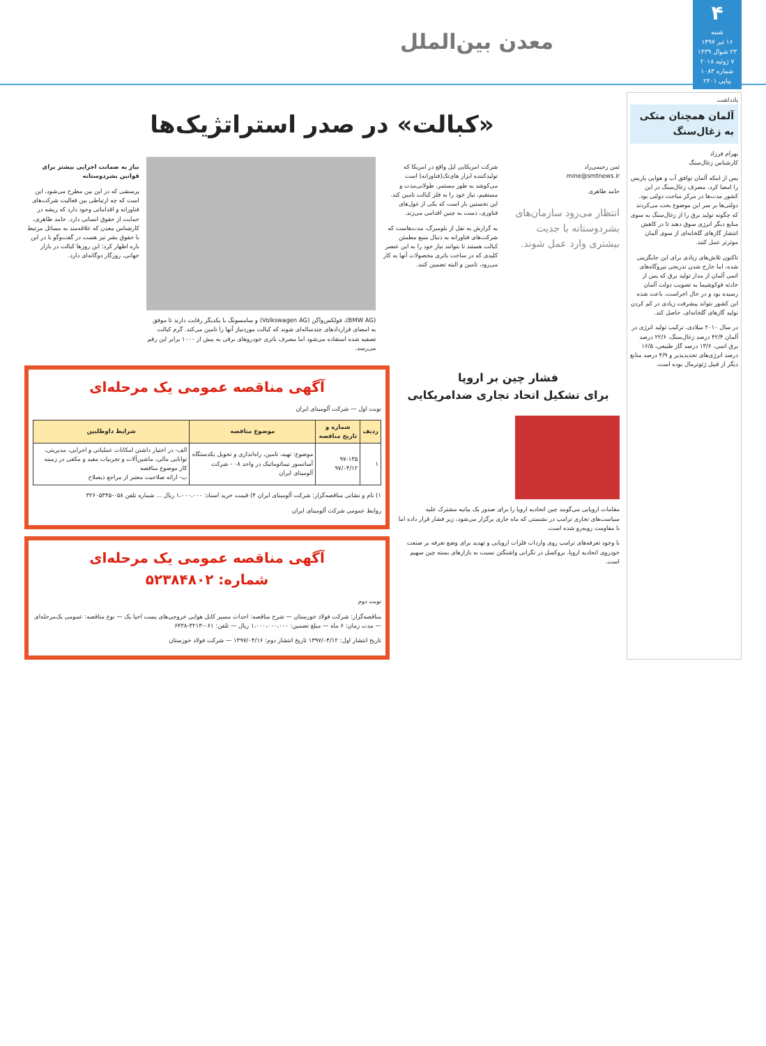۴
شنبه
۱۶ تیر ۱۳۹۷
۲۳ شوال ۱۴۳۹
۷ ژوئیه ۲۰۱۸
شماره ۱۰۸۳
پیاپی ۲۴۰۱
معدن بین‌الملل
یادداشت
آلمان همچنان متکی به زغال‌سنگ
بهرام فرزاد
کارشناس زغال‌سنگ
پس از اینکه آلمان توافق آب و هوایی پاریس را امضا کرد، مصرف زغال‌سنگ در این کشور مدت‌ها در مرکز مباحث دولتی بود. دولتی‌ها بر سر این موضوع بحث می‌کردند که چگونه تولید برق را از زغال‌سنگ به سوی منابع دیگر انرژی سوق دهند تا در کاهش انتشار گازهای گلخانه‌ای از سوی آلمان موثرتر عمل کنند.
تاکنون تلاش‌های زیادی برای این جایگزینی شده، اما خارج شدن تدریجی نیروگاه‌های اتمی آلمان از مدار تولید برق که پس از حادثه فوکوشیما به تصویب دولت آلمان رسیده بود و در حال اجراست، باعث شده این کشور نتواند پیشرفت زیادی در کم کردن تولید گازهای گلخانه‌ای، حاصل کند.
در سال ۲۰۱۰ میلادی، ترکیب تولید انرژی در آلمان ۴۲/۴ درصد زغال‌سنگ، ۲۲/۶ درصد برق اتمی، ۱۳/۶ درصد گاز طبیعی، ۱۶/۵ درصد انرژی‌های تجدیدپذیر و ۴/۹ درصد منابع دیگر از قبیل ژئوترمال بوده است.
«کبالت» در صدر استراتژیک‌ها
ثمن رحیمی‌راد
mine@smtnews.ir
حامد طاهری
انتظار می‌رود سازمان‌های بشردوستانه با جدیت بیشتری وارد عمل شوند.
شرکت امریکایی اپل واقع در امریکا که تولیدکننده ابزار های‌تک(فناورانه) است می‌کوشد به طور مستمر، طولانی‌مدت و مستقیم، نیاز خود را به فلز کبالت تامین کند. این نخستین بار است که یکی از غول‌های فناوری، دست به چنین اقدامی می‌زند.
به گزارش به نقل از بلومبرگ، مدت‌هاست که شرکت‌های فناورانه به دنبال منبع مطمئن کبالت هستند تا بتوانند نیاز خود را به این عنصر کلیدی که در ساخت باتری محصولات آنها به کار می‌رود، تامین و البته تضمین کنند.
(BMW AG)، فولکس‌واگن (Volkswagen AG) و سامسونگ با یکدیگر رقابت دارند تا موفق به امضای قراردادهای چندساله‌ای شوند که کبالت موردنیاز آنها را تامین می‌کند. گرم کبالت تصفیه شده استفاده می‌شود اما مصرف باتری خودروهای برقی به بیش از ۱۰۰۰ برابر این رقم می‌رسد.
نیاز به ضمانت اجرایی بیشتر برای قوانین بشردوستانه
پرسشی که در این بین مطرح می‌شود، این است که چه ارتباطی بین فعالیت شرکت‌های فناورانه و اقداماتی وجود دارد که ریشه در حمایت از حقوق انسانی دارد. حامد طاهری، کارشناس معدن که علاقه‌مند به مسائل مرتبط با حقوق بشر نیز هست در گفت‌وگو با در این باره اظهار کرد: این روزها کبالت در بازار جهانی، روزگار دوگانه‌ای دارد.
فشار چین بر اروپا
برای تشکیل اتحاد تجاری ضدامریکایی
مقامات اروپایی می‌گویند چین اتحادیه اروپا را برای صدور یک بیانیه مشترک علیه سیاست‌های تجاری ترامپ در نشستی که ماه جاری برگزار می‌شود، زیر فشار قرار داده اما با مقاومت روبه‌رو شده است.
با وجود تعرفه‌های ترامپ روی واردات فلزات اروپایی و تهدید برای وضع تعرفه بر صنعت خودروی اتحادیه اروپا، بروکسل در نگرانی واشنگتن نسبت به بازارهای بسته چین سهیم است.
آگهی مناقصه عمومی یک مرحله‌ای
نوبت اول — شرکت آلومینای ایران
| ردیف | شماره و تاریخ مناقصه | موضوع مناقصه | شرایط داوطلبین |
| --- | --- | --- | --- |
| ۱ | ۹۷-۱۳۵ ۹۷/۰۴/۱۲ | موضوع: تهیه، تامین، راه‌اندازی و تحویل یکدستگاه آسانسور نیماتوماتیک در واحد ۰۸ - شرکت آلومینای ایران | الف- در اختیار داشتن امکانات عملیاتی و اجرایی، مدیریتی، توانایی مالی، ماشین‌آلات و تجربیات مفید و مکفی در زمینه کار موضوع مناقصه ب- ارائه صلاحیت معتبر از مراجع ذیصلاح |
۱) نام و نشانی مناقصه‌گزار: شرکت آلومینای ایران ۴) قیمت خرید اسناد: ۱،۰۰۰،۰۰۰ ریال ... شماره تلفن ۰۵۸-۳۲۶۰۵۳۴۵
روابط عمومی شرکت آلومینای ایران
آگهی مناقصه عمومی یک مرحله‌ای
شماره: ۵۲۳۸۴۸۰۲
نوبت دوم
مناقصه‌گزار: شرکت فولاد خوزستان — شرح مناقصه: احداث مسیر کابل هوایی خروجی‌های پست احیا یک — نوع مناقصه: عمومی یک‌مرحله‌ای — مدت زمان: ۶ ماه — مبلغ تضمین: ۱،۰۰۰،۰۰۰،۰۰۰ ریال — تلفن: ۰۶۱-۳۲۱۳-۶۴۳۸
تاریخ انتشار اول: ۱۳۹۷/۰۴/۱۲ تاریخ انتشار دوم: ۱۳۹۷/۰۴/۱۶ — شرکت فولاد خوزستان